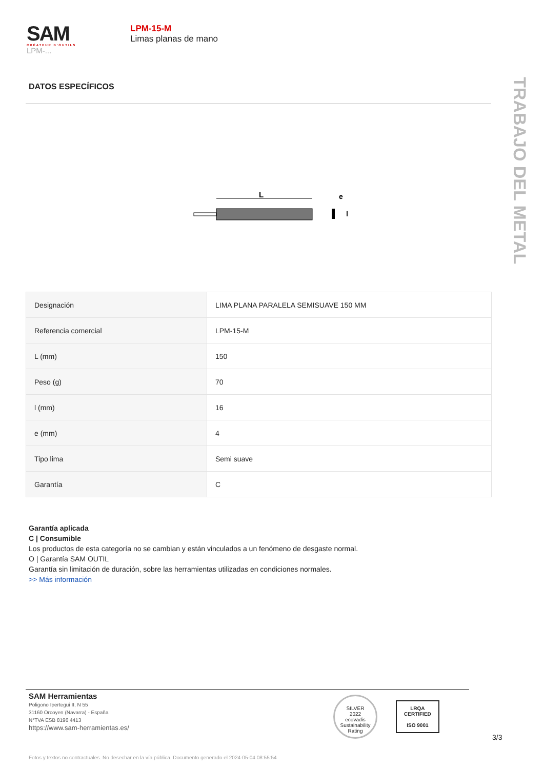SAM
CRÉATEUR D'OUTILS
LPM-...
LPM-15-M
Limas planas de mano
TRABAJO DEL METAL
DATOS ESPECÍFICOS
L
e
l
| Designación | LIMA PLANA PARALELA SEMISUAVE 150 MM |
| Referencia comercial | LPM-15-M |
| L (mm) | 150 |
| Peso (g) | 70 |
| l (mm) | 16 |
| e (mm) | 4 |
| Tipo lima | Semi suave |
| Garantía | C |
Garantía aplicada
C | Consumible
Los productos de esta categoría no se cambian y están vinculados a un fenómeno de desgaste normal.
O | Garantía SAM OUTIL
Garantía sin limitación de duración, sobre las herramientas utilizadas en condiciones normales.
>> Más información
SAM Herramientas
Poligono Ipertegui II, N 55
31160 Orcoyen (Navarra) - España
N°TVA ESB 8196 4413
https://www.sam-herramientas.es/
SILVER
2022
ecovadis
Sustainability Rating
LRQA
CERTIFIED
ISO 9001
3/3
Fotos y textos no contractuales. No desechar en la vía pública. Documento generado el 2024-05-04 08:55:54